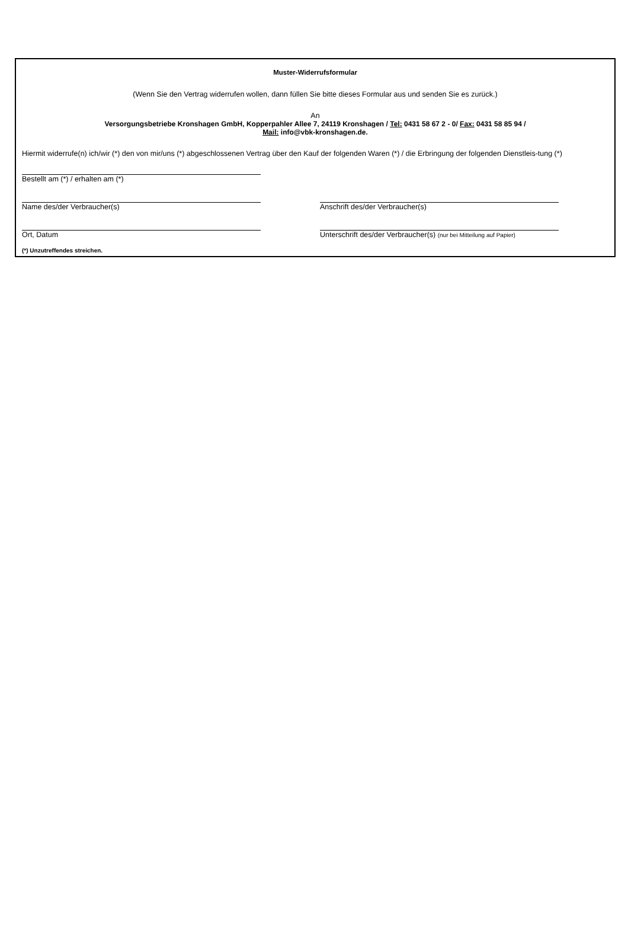Muster-Widerrufsformular
(Wenn Sie den Vertrag widerrufen wollen, dann füllen Sie bitte dieses Formular aus und senden Sie es zurück.)
An
Versorgungsbetriebe Kronshagen GmbH, Kopperpahler Allee 7, 24119 Kronshagen / Tel: 0431 58 67 2 - 0/ Fax: 0431 58 85 94 /
Mail: info@vbk-kronshagen.de.
Hiermit widerrufe(n) ich/wir (*) den von mir/uns (*) abgeschlossenen Vertrag über den Kauf der folgenden Waren (*) / die Erbringung der folgenden Dienstleis-tung (*)
Bestellt am (*) / erhalten am (*)
Name des/der Verbraucher(s) Anschrift des/der Verbraucher(s)
Ort, Datum Unterschrift des/der Verbraucher(s) (nur bei Mitteilung auf Papier)
(*) Unzutreffendes streichen.